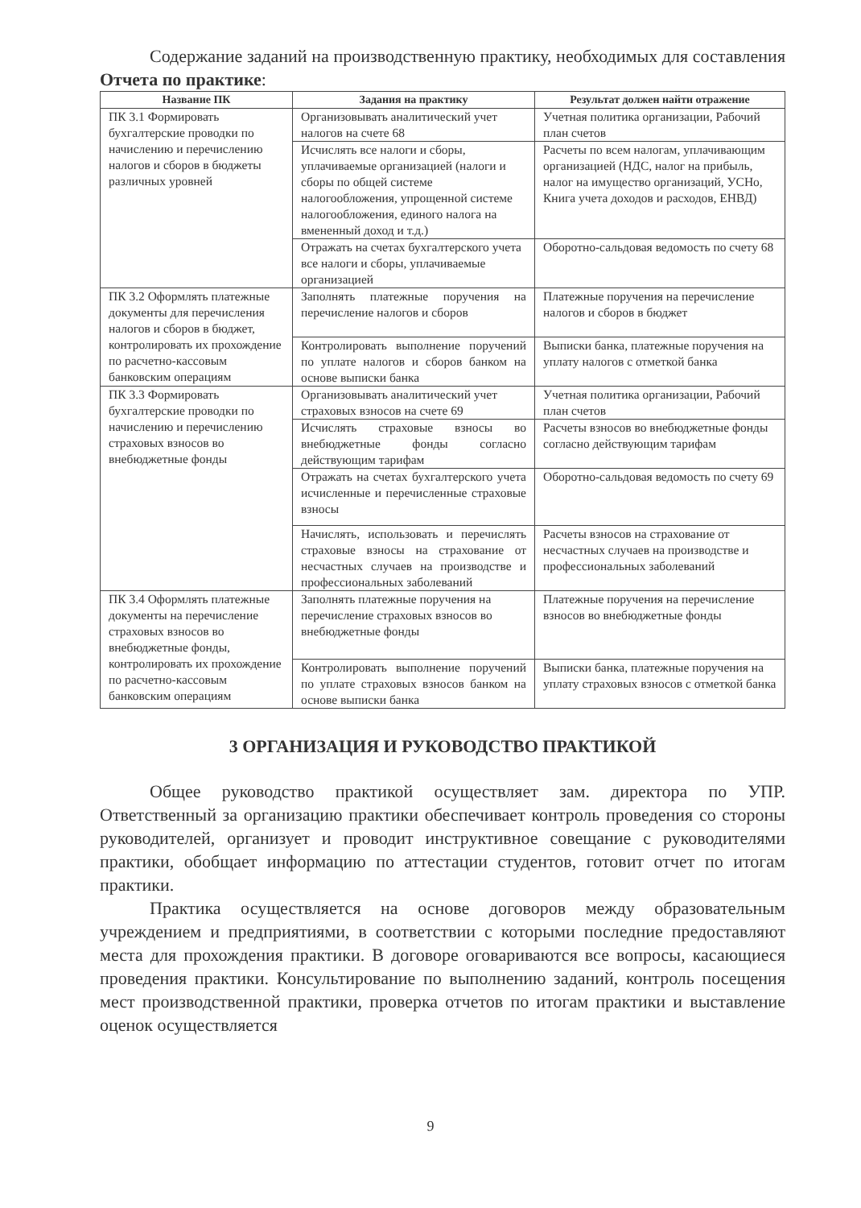Содержание заданий на производственную практику, необходимых для составления Отчета по практике:
| Название ПК | Задания на практику | Результат должен найти отражение |
| --- | --- | --- |
| ПК 3.1 Формировать бухгалтерские проводки по начислению и перечислению налогов и сборов в бюджеты различных уровней | Организовывать аналитический учет налогов на счете 68 | Учетная политика организации, Рабочий план счетов |
| | Исчислять все налоги и сборы, уплачиваемые организацией (налоги и сборы по общей системе налогообложения, упрощенной системе налогообложения, единого налога на вмененный доход и т.д.) | Расчеты по всем налогам, уплачивающим организацией (НДС, налог на прибыль, налог на имущество организаций, УСНо, Книга учета доходов и расходов, ЕНВД) |
| | Отражать на счетах бухгалтерского учета все налоги и сборы, уплачиваемые организацией | Оборотно-сальдовая ведомость по счету 68 |
| ПК 3.2 Оформлять платежные документы для перечисления налогов и сборов в бюджет, контролировать их прохождение по расчетно-кассовым банковским операциям | Заполнять платежные поручения на перечисление налогов и сборов | Платежные поручения на перечисление налогов и сборов в бюджет |
| | Контролировать выполнение поручений по уплате налогов и сборов банком на основе выписки банка | Выписки банка, платежные поручения на уплату налогов с отметкой банка |
| ПК 3.3 Формировать бухгалтерские проводки по начислению и перечислению страховых взносов во внебюджетные фонды | Организовывать аналитический учет страховых взносов на счете 69 | Учетная политика организации, Рабочий план счетов |
| | Исчислять страховые взносы во внебюджетные фонды согласно действующим тарифам | Расчеты взносов во внебюджетные фонды согласно действующим тарифам |
| | Отражать на счетах бухгалтерского учета исчисленные и перечисленные страховые взносы | Оборотно-сальдовая ведомость по счету 69 |
| | Начислять, использовать и перечислять страховые взносы на страхование от несчастных случаев на производстве и профессиональных заболеваний | Расчеты взносов на страхование от несчастных случаев на производстве и профессиональных заболеваний |
| ПК 3.4 Оформлять платежные документы на перечисление страховых взносов во внебюджетные фонды, контролировать их прохождение по расчетно-кассовым банковским операциям | Заполнять платежные поручения на перечисление страховых взносов во внебюджетные фонды | Платежные поручения на перечисление взносов во внебюджетные фонды |
| | Контролировать выполнение поручений по уплате страховых взносов банком на основе выписки банка | Выписки банка, платежные поручения на уплату страховых взносов с отметкой банка |
3 ОРГАНИЗАЦИЯ И РУКОВОДСТВО ПРАКТИКОЙ
Общее руководство практикой осуществляет зам. директора по УПР. Ответственный за организацию практики обеспечивает контроль проведения со стороны руководителей, организует и проводит инструктивное совещание с руководителями практики, обобщает информацию по аттестации студентов, готовит отчет по итогам практики.
Практика осуществляется на основе договоров между образовательным учреждением и предприятиями, в соответствии с которыми последние предоставляют места для прохождения практики. В договоре оговариваются все вопросы, касающиеся проведения практики. Консультирование по выполнению заданий, контроль посещения мест производственной практики, проверка отчетов по итогам практики и выставление оценок осуществляется
9